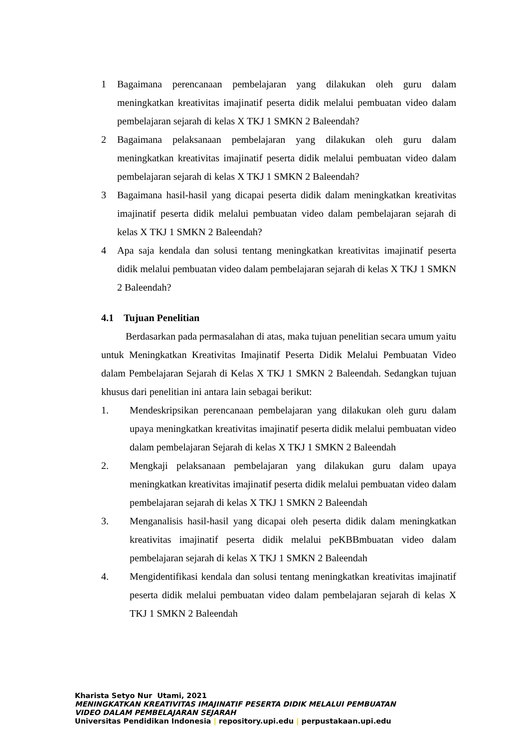1 Bagaimana perencanaan pembelajaran yang dilakukan oleh guru dalam meningkatkan kreativitas imajinatif peserta didik melalui pembuatan video dalam pembelajaran sejarah di kelas X TKJ 1 SMKN 2 Baleendah?
2 Bagaimana pelaksanaan pembelajaran yang dilakukan oleh guru dalam meningkatkan kreativitas imajinatif peserta didik melalui pembuatan video dalam pembelajaran sejarah di kelas X TKJ 1 SMKN 2 Baleendah?
3 Bagaimana hasil-hasil yang dicapai peserta didik dalam meningkatkan kreativitas imajinatif peserta didik melalui pembuatan video dalam pembelajaran sejarah di kelas X TKJ 1 SMKN 2 Baleendah?
4 Apa saja kendala dan solusi tentang meningkatkan kreativitas imajinatif peserta didik melalui pembuatan video dalam pembelajaran sejarah di kelas X TKJ 1 SMKN 2 Baleendah?
4.1 Tujuan Penelitian
Berdasarkan pada permasalahan di atas, maka tujuan penelitian secara umum yaitu untuk Meningkatkan Kreativitas Imajinatif Peserta Didik Melalui Pembuatan Video dalam Pembelajaran Sejarah di Kelas X TKJ 1 SMKN 2 Baleendah. Sedangkan tujuan khusus dari penelitian ini antara lain sebagai berikut:
1. Mendeskripsikan perencanaan pembelajaran yang dilakukan oleh guru dalam upaya meningkatkan kreativitas imajinatif peserta didik melalui pembuatan video dalam pembelajaran Sejarah di kelas X TKJ 1 SMKN 2 Baleendah
2. Mengkaji pelaksanaan pembelajaran yang dilakukan guru dalam upaya meningkatkan kreativitas imajinatif peserta didik melalui pembuatan video dalam pembelajaran sejarah di kelas X TKJ 1 SMKN 2 Baleendah
3. Menganalisis hasil-hasil yang dicapai oleh peserta didik dalam meningkatkan kreativitas imajinatif peserta didik melalui peKBBmbuatan video dalam pembelajaran sejarah di kelas X TKJ 1 SMKN 2 Baleendah
4. Mengidentifikasi kendala dan solusi tentang meningkatkan kreativitas imajinatif peserta didik melalui pembuatan video dalam pembelajaran sejarah di kelas X TKJ 1 SMKN 2 Baleendah
Kharista Setyo Nur Utami, 2021
MENINGKATKAN KREATIVITAS IMAJINATIF PESERTA DIDIK MELALUI PEMBUATAN
VIDEO DALAM PEMBELAJARAN SEJARAH
Universitas Pendidikan Indonesia | repository.upi.edu | perpustakaan.upi.edu